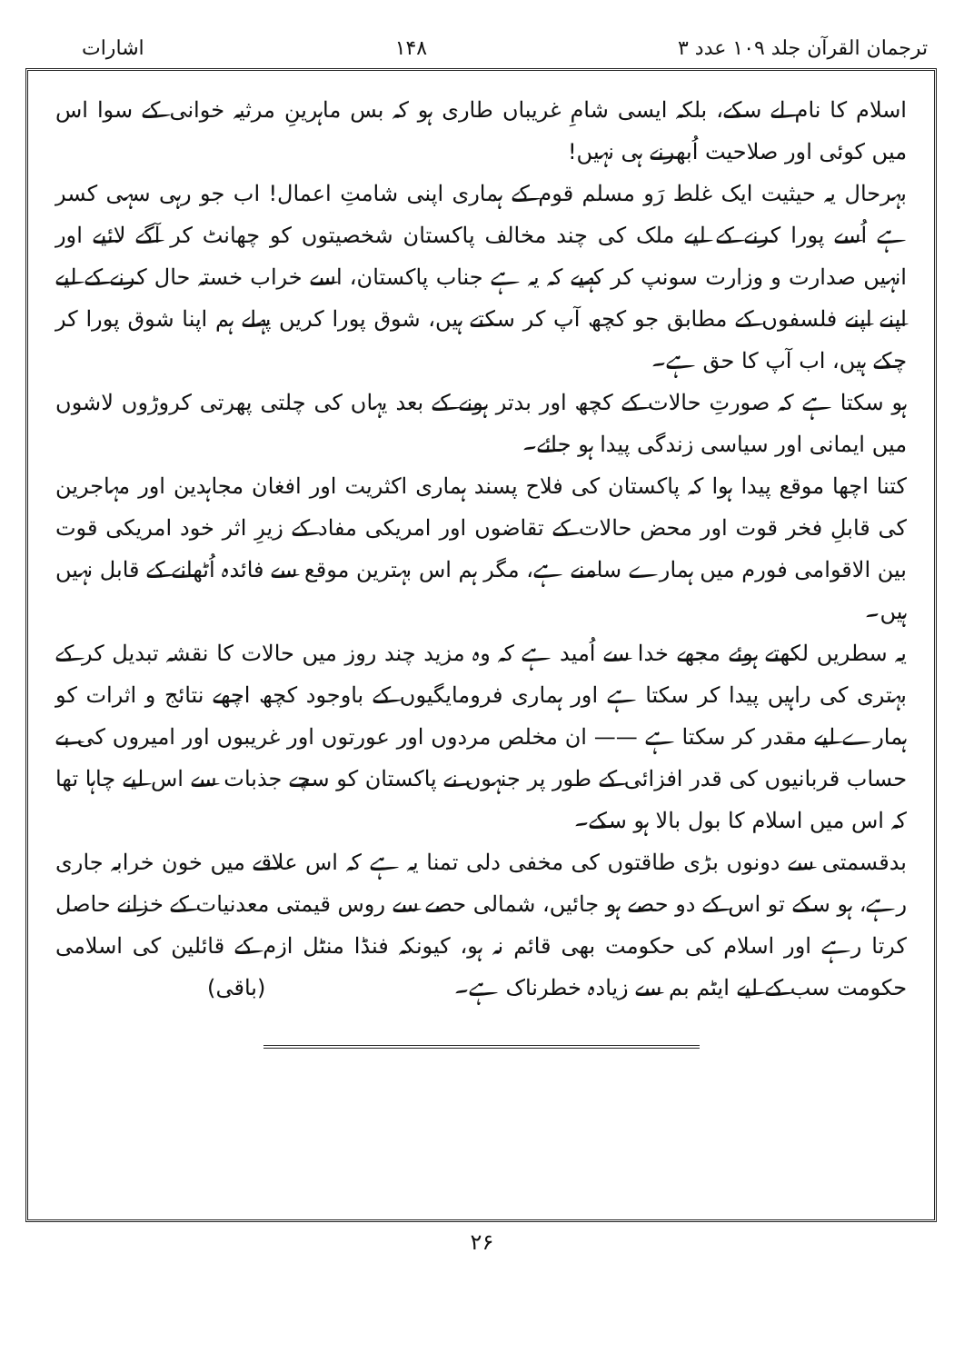ترجمان القرآن جلد ۱۰۹ عدد ۳ ۱۴۸ اشارات
اسلام کا نام لے سکے، بلکہ ایسی شامِ غریباں طاری ہو کہ بس ماہرینِ مرثیہ خوانی کے سوا اس میں کوئی اور صلاحیت اُبھرنے ہی نہیں!
بہرحال یہ حیثیت ایک غلط رَو مسلم قوم کے ہماری اپنی شامتِ اعمال! اب جو رہی سہی کسر ہے اُسے پورا کرنے کے لیے ملک کی چند مخالف پاکستان شخصیتوں کو چھانٹ کر آگے لائیے اور انہیں صدارت و وزارت سونپ کر کہیے کہ یہ ہے جناب پاکستان، اسے خراب خستہ حال کرنے کے لیے اپنے اپنے فلسفوں کے مطابق جو کچھ آپ کر سکتے ہیں، شوق پورا کریں پہلے ہم اپنا شوق پورا کر چکے ہیں، اب آپ کا حق ہے۔
ہو سکتا ہے کہ صورتِ حالات کے کچھ اور بدتر ہونے کے بعد یہاں کی چلتی پھرتی کروڑوں لاشوں میں ایمانی اور سیاسی زندگی پیدا ہو جائے۔
کتنا اچھا موقع پیدا ہوا کہ پاکستان کی فلاح پسند ہماری اکثریت اور افغان مجاہدین اور مہاجرین کی قابلِ فخر قوت اور محض حالات کے تقاضوں اور امریکی مفاد کے زیرِ اثر خود امریکی قوت بین الاقوامی فورم میں ہمارے سامنے ہے، مگر ہم اس بہترین موقع سے فائدہ اُٹھانے کے قابل نہیں ہیں۔
یہ سطریں لکھتے ہوئے مجھے خدا سے اُمید ہے کہ وہ مزید چند روز میں حالات کا نقشہ تبدیل کر کے بہتری کی راہیں پیدا کر سکتا ہے اور ہماری فرومایگیوں کے باوجود کچھ اچھے نتائج و اثرات کو ہمارے لیے مقدر کر سکتا ہے —— ان مخلص مردوں اور عورتوں اور غریبوں اور امیروں کی بے حساب قربانیوں کی قدر افزائی کے طور پر جنہوں نے پاکستان کو سچے جذبات سے اس لیے چاہا تھا کہ اس میں اسلام کا بول بالا ہو سکے۔
بدقسمتی سے دونوں بڑی طاقتوں کی مخفی دلی تمنا یہ ہے کہ اس علاقے میں خون خرابہ جاری رہے، ہو سکے تو اس کے دو حصے ہو جائیں، شمالی حصے سے روس قیمتی معدنیات کے خزانے حاصل کرتا رہے اور اسلام کی حکومت بھی قائم نہ ہو، کیونکہ فنڈا منٹل ازم کے قائلین کی اسلامی حکومت سب کے لیے ایٹم بم سے زیادہ خطرناک ہے۔ (باقی)
۲۶